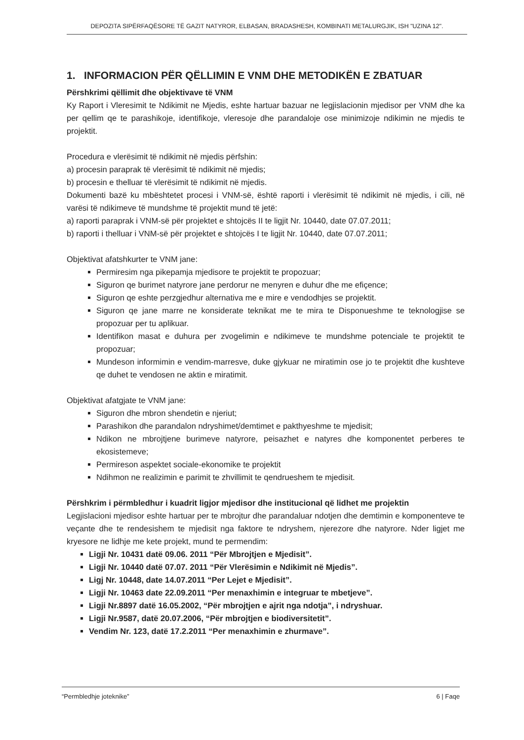DEPOZITA SIPËRFAQËSORE TË GAZIT NATYROR, ELBASAN, BRADASHESH, KOMBINATI METALURGJIK, ISH "UZINA 12".
1. INFORMACION PËR QËLLIMIN E VNM DHE METODIKËN E ZBATUAR
Përshkrimi qëllimit dhe objektivave të VNM
Ky Raport i Vleresimit te Ndikimit ne Mjedis, eshte hartuar bazuar ne legjislacionin mjedisor per VNM dhe ka per qellim qe te parashikoje, identifikoje, vleresoje dhe parandaloje ose minimizoje ndikimin ne mjedis te projektit.
Procedura e vlerësimit të ndikimit në mjedis përfshin:
a) procesin paraprak të vlerësimit të ndikimit në mjedis;
b) procesin e thelluar të vlerësimit të ndikimit në mjedis.
Dokumenti bazë ku mbështetet procesi i VNM-së, është raporti i vlerësimit të ndikimit në mjedis, i cili, në varësi të ndikimeve të mundshme të projektit mund të jetë:
a) raporti paraprak i VNM-së për projektet e shtojcës II te ligjit Nr. 10440, date 07.07.2011;
b) raporti i thelluar i VNM-së për projektet e shtojcës I te ligjit Nr. 10440, date 07.07.2011;
Objektivat afatshkurter te VNM jane:
Permiresim nga pikepamja mjedisore te projektit te propozuar;
Siguron qe burimet natyrore jane perdorur ne menyren e duhur dhe me efiçence;
Siguron qe eshte perzgjedhur alternativa me e mire e vendodhjes se projektit.
Siguron qe jane marre ne konsiderate teknikat me te mira te Disponueshme te teknologjise se propozuar per tu aplikuar.
Identifikon masat e duhura per zvogelimin e ndikimeve te mundshme potenciale te projektit te propozuar;
Mundeson informimin e vendim-marresve, duke gjykuar ne miratimin ose jo te projektit dhe kushteve qe duhet te vendosen ne aktin e miratimit.
Objektivat afatgjate te VNM jane:
Siguron dhe mbron shendetin e njeriut;
Parashikon dhe parandalon ndryshimet/demtimet e pakthyeshme te mjedisit;
Ndikon ne mbrojtjene burimeve natyrore, peisazhet e natyres dhe komponentet perberes te ekosistemeve;
Permireson aspektet sociale-ekonomike te projektit
Ndihmon ne realizimin e parimit te zhvillimit te qendrueshem te mjedisit.
Përshkrim i përmbledhur i kuadrit ligjor mjedisor dhe institucional që lidhet me projektin
Legjislacioni mjedisor eshte hartuar per te mbrojtur dhe parandaluar ndotjen dhe demtimin e komponenteve te veçante dhe te rendesishem te mjedisit nga faktore te ndryshem, njerezore dhe natyrore. Nder ligjet me kryesore ne lidhje me kete projekt, mund te permendim:
Ligji Nr. 10431 datë 09.06. 2011 “Për Mbrojtjen e Mjedisit”.
Ligji Nr. 10440 datë 07.07. 2011 “Për Vlerësimin e Ndikimit në Mjedis”.
Ligj Nr. 10448, date 14.07.2011 “Per Lejet e Mjedisit”.
Ligji Nr. 10463 date 22.09.2011 “Per menaxhimin e integruar te mbetjeve”.
Ligji Nr.8897 datë 16.05.2002, “Për mbrojtjen e ajrit nga ndotja”, i ndryshuar.
Ligji Nr.9587, datë 20.07.2006, “Për mbrojtjen e biodiversitetit”.
Vendim Nr. 123, datë 17.2.2011 “Per menaxhimin e zhurmave”.
“Permbledhje joteknike” 6 | Faqe